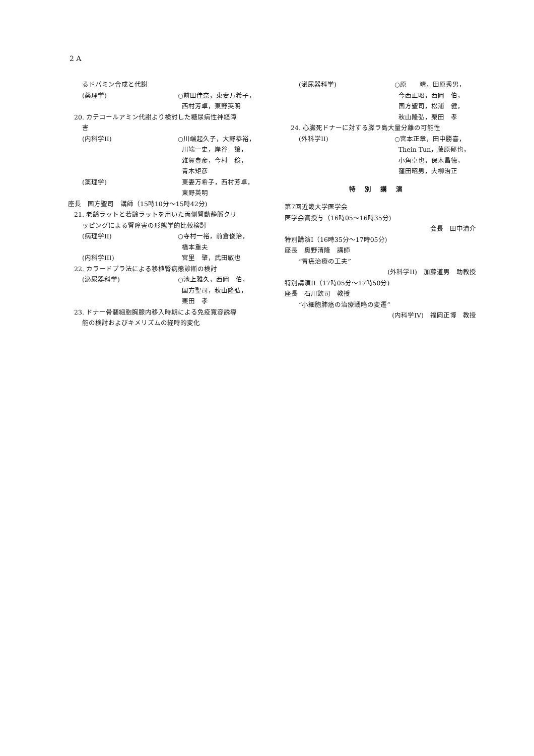2 A
るドパミン合成と代謝
(薬理学) ○前田佳奈，東妻万希子，
西村芳卓，東野英明
20. カテコールアミン代謝より検討した糖尿病性神経障
害
(内科学II) ○川端起久子，大野恭裕，
川端一史，岸谷　譲，
雑賀豊彦，今村　稔，
青木矩彦
(薬理学) 東妻万希子，西村芳卓，
東野英明
座長　国方聖司　講師（15時10分～15時42分)
21. 老齢ラットと若齢ラットを用いた両側腎動静脈クリ
ッピングによる腎障害の形態学的比較検討
(病理学II) ○寺村一裕，前倉俊治，
橋本重夫
(内科学III) 宮里　肇，武田敏也
22. カラードプラ法による移植腎病態診断の検討
(泌尿器科学) ○池上雅久，西岡　伯，
国方聖司，秋山隆弘，
栗田　孝
23. ドナー骨髄細胞胸腺内移入時期による免疫寛容誘導
能の検討およびキメリズムの経時的変化
(泌尿器科学) ○原　　靖，田原秀男，
今西正昭，西岡　伯，
国方聖司，松浦　健，
秋山隆弘，栗田　孝
24. 心臓死ドナーに対する膵ラ島大量分離の可能性
(外科学II) ○宮本正章，田中勝喜，
Thein Tun，藤原郁也，
小角卓也，保木昌徳，
窪田昭男，大柳治正
特別講演
第7回近畿大学医学会
医学会賞授与（16時05～16時35分)
会長　田中清介
特別講演I（16時35分～17時05分)
座長　奥野清隆　講師
“胃癌治療の工夫”
(外科学II)　加藤道男　助教授
特別講演II（17時05分～17時50分)
座長　石川欽司　教授
“小細胞肺癌の治療戦略の変遷”
(内科学IV)　福岡正博　教授